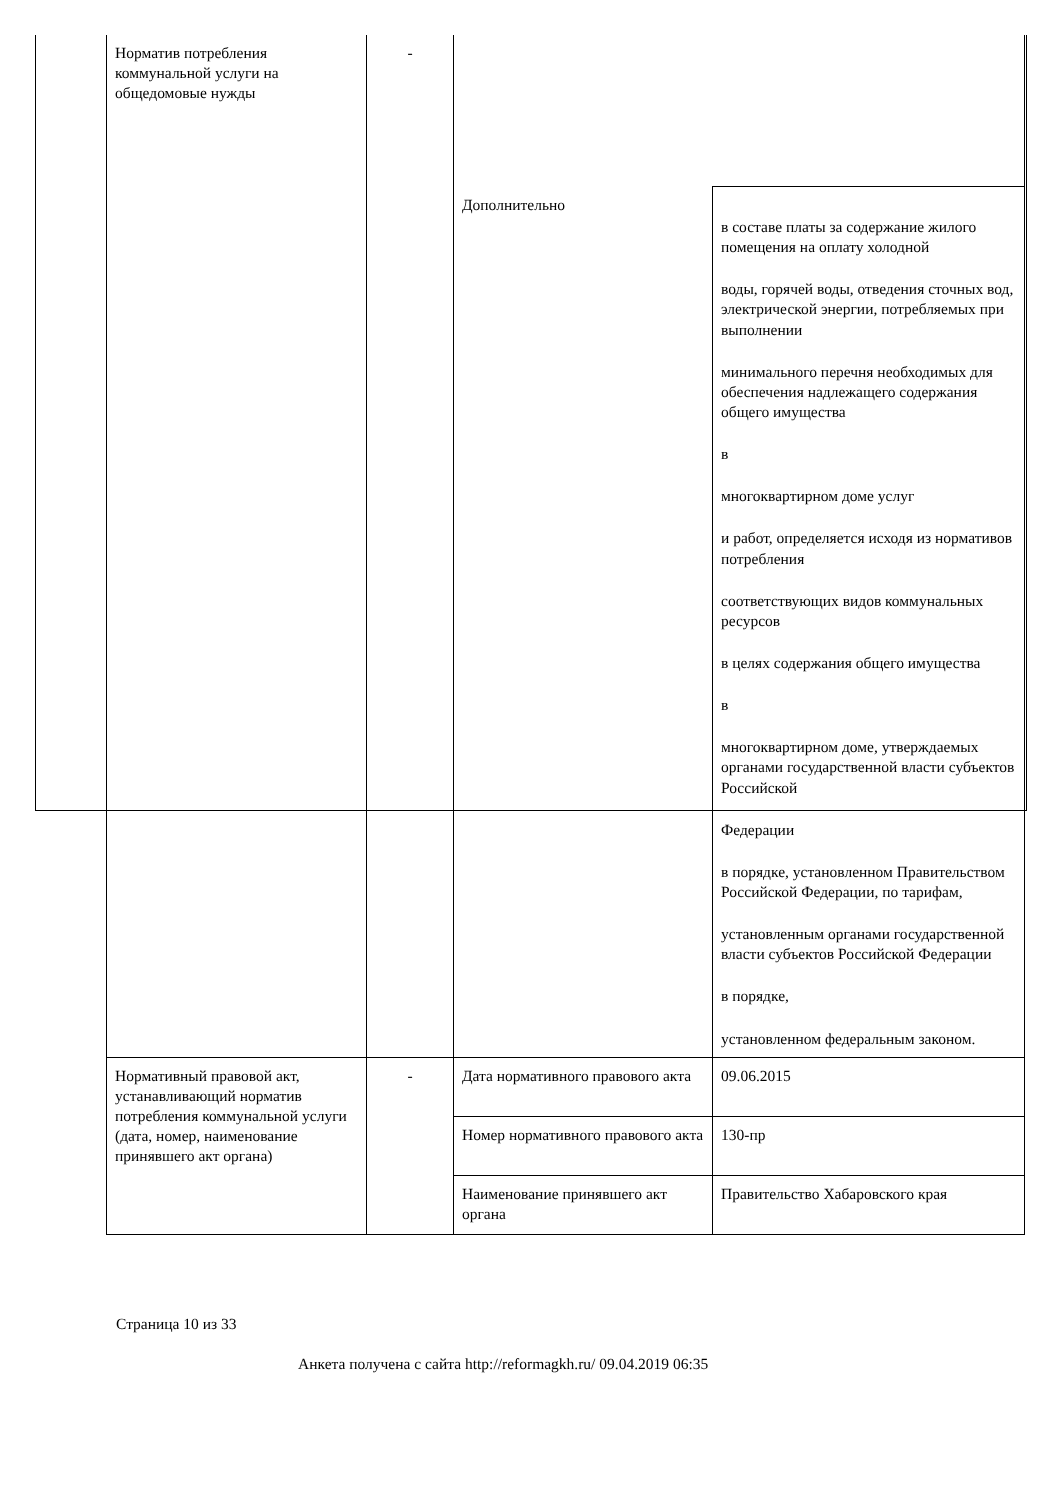| Норматив потребления коммунальной услуги на общедомовые нужды | - | | |
| | | Дополнительно | в составе платы за содержание жилого помещения на оплату холодной воды, горячей воды, отведения сточных вод, электрической энергии, потребляемых при выполнении минимального перечня необходимых для обеспечения надлежащего содержания общего имущества в многоквартирном доме услуг и работ, определяется исходя из нормативов потребления соответствующих видов коммунальных ресурсов в целях содержания общего имущества в многоквартирном доме, утверждаемых органами государственной власти субъектов Российской Федерации в порядке, установленном Правительством Российской Федерации, по тарифам, установленным органами государственной власти субъектов Российской Федерации в порядке, установленном федеральным законом. |
| Нормативный правовой акт, устанавливающий норматив потребления коммунальной услуги (дата, номер, наименование принявшего акт органа) | - | Дата нормативного правового акта | 09.06.2015 |
| | | Номер нормативного правового акта | 130-пр |
| | | Наименование принявшего акт органа | Правительство Хабаровского края |
Страница 10 из 33
Анкета получена с сайта http://reformagkh.ru/ 09.04.2019 06:35